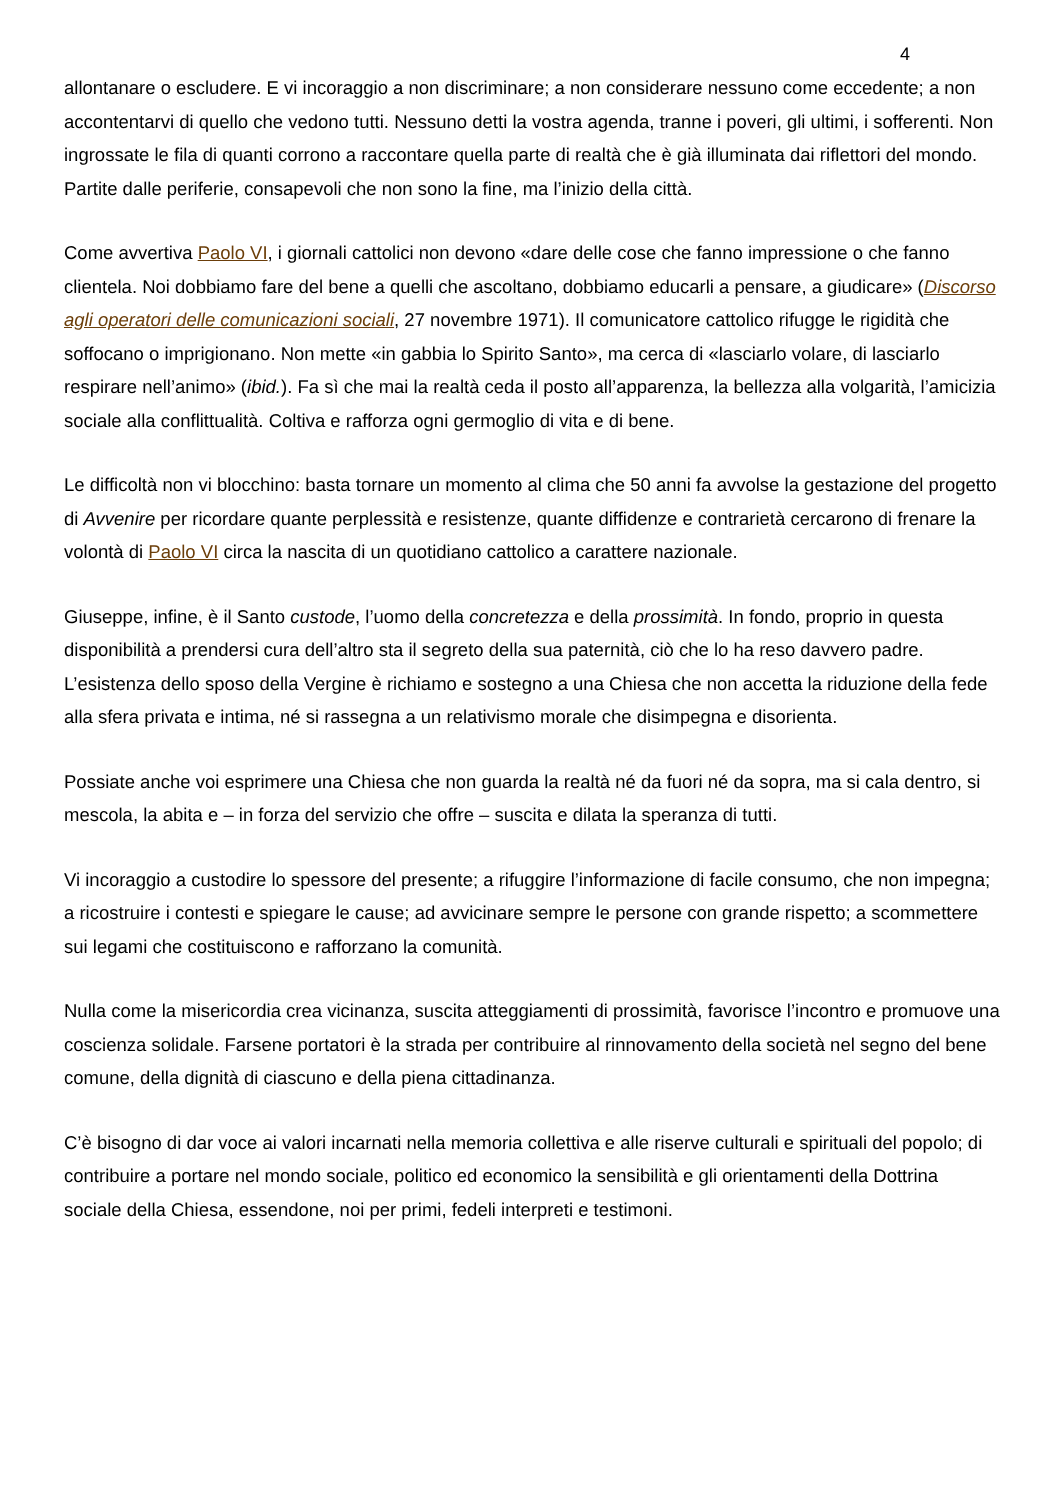4
allontanare o escludere. E vi incoraggio a non discriminare; a non considerare nessuno come eccedente; a non accontentarvi di quello che vedono tutti. Nessuno detti la vostra agenda, tranne i poveri, gli ultimi, i sofferenti. Non ingrossate le fila di quanti corrono a raccontare quella parte di realtà che è già illuminata dai riflettori del mondo. Partite dalle periferie, consapevoli che non sono la fine, ma l’inizio della città.
Come avvertiva Paolo VI, i giornali cattolici non devono «dare delle cose che fanno impressione o che fanno clientela. Noi dobbiamo fare del bene a quelli che ascoltano, dobbiamo educarli a pensare, a giudicare» (Discorso agli operatori delle comunicazioni sociali, 27 novembre 1971). Il comunicatore cattolico rifugge le rigidità che soffocano o imprigionano. Non mette «in gabbia lo Spirito Santo», ma cerca di «lasciarlo volare, di lasciarlo respirare nell’animo» (ibid.). Fa sì che mai la realtà ceda il posto all’apparenza, la bellezza alla volgarità, l’amicizia sociale alla conflittualità. Coltiva e rafforza ogni germoglio di vita e di bene.
Le difficoltà non vi blocchino: basta tornare un momento al clima che 50 anni fa avvolse la gestazione del progetto di Avvenire per ricordare quante perplessità e resistenze, quante diffidenze e contrarietà cercarono di frenare la volontà di Paolo VI circa la nascita di un quotidiano cattolico a carattere nazionale.
Giuseppe, infine, è il Santo custode, l’uomo della concretezza e della prossimità. In fondo, proprio in questa disponibilità a prendersi cura dell’altro sta il segreto della sua paternità, ciò che lo ha reso davvero padre. L’esistenza dello sposo della Vergine è richiamo e sostegno a una Chiesa che non accetta la riduzione della fede alla sfera privata e intima, né si rassegna a un relativismo morale che disimpegna e disorienta.
Possiate anche voi esprimere una Chiesa che non guarda la realtà né da fuori né da sopra, ma si cala dentro, si mescola, la abita e – in forza del servizio che offre – suscita e dilata la speranza di tutti.
Vi incoraggio a custodire lo spessore del presente; a rifuggire l’informazione di facile consumo, che non impegna; a ricostruire i contesti e spiegare le cause; ad avvicinare sempre le persone con grande rispetto; a scommettere sui legami che costituiscono e rafforzano la comunità.
Nulla come la misericordia crea vicinanza, suscita atteggiamenti di prossimità, favorisce l’incontro e promuove una coscienza solidale. Farsene portatori è la strada per contribuire al rinnovamento della società nel segno del bene comune, della dignità di ciascuno e della piena cittadinanza.
C’è bisogno di dar voce ai valori incarnati nella memoria collettiva e alle riserve culturali e spirituali del popolo; di contribuire a portare nel mondo sociale, politico ed economico la sensibilità e gli orientamenti della Dottrina sociale della Chiesa, essendone, noi per primi, fedeli interpreti e testimoni.